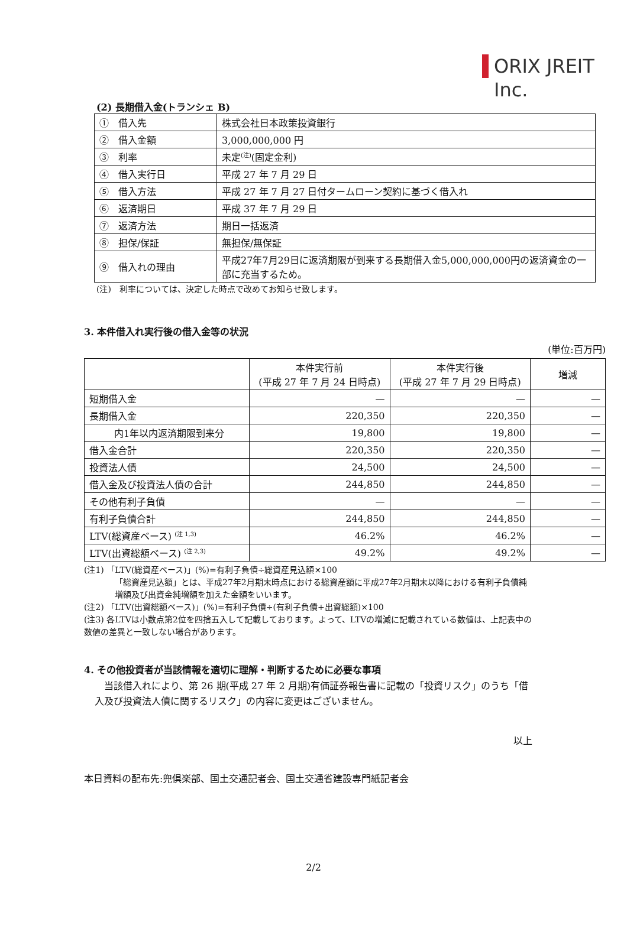ORIX JREIT Inc.
(2) 長期借入金(トランシェ B)
| ① 借入先 | 株式会社日本政策投資銀行 |
| ② 借入金額 | 3,000,000,000 円 |
| ③ 利率 | 未定<sup>(注)</sup>(固定金利) |
| ④ 借入実行日 | 平成 27 年 7 月 29 日 |
| ⑤ 借入方法 | 平成 27 年 7 月 27 日付タームローン契約に基づく借入れ |
| ⑥ 返済期日 | 平成 37 年 7 月 29 日 |
| ⑦ 返済方法 | 期日一括返済 |
| ⑧ 担保/保証 | 無担保/無保証 |
| ⑨ 借入れの理由 | 平成27年7月29日に返済期限が到来する長期借入金5,000,000,000円の返済資金の一部に充当するため。 |
(注)　利率については、決定した時点で改めてお知らせ致します。
3. 本件借入れ実行後の借入金等の状況
(単位:百万円)
| | 本件実行前 (平成 27 年 7 月 24 日時点) | 本件実行後 (平成 27 年 7 月 29 日時点) | 増減 |
| --- | --- | --- | --- |
| 短期借入金 | — | — | — |
| 長期借入金 | 220,350 | 220,350 | — |
| 内1年以内返済期限到来分 | 19,800 | 19,800 | — |
| 借入金合計 | 220,350 | 220,350 | — |
| 投資法人債 | 24,500 | 24,500 | — |
| 借入金及び投資法人債の合計 | 244,850 | 244,850 | — |
| その他有利子負債 | — | — | — |
| 有利子負債合計 | 244,850 | 244,850 | — |
| LTV(総資産ベース) <sup>(注 1,3)</sup> | 46.2% | 46.2% | — |
| LTV(出資総額ベース) <sup>(注 2,3)</sup> | 49.2% | 49.2% | — |
(注1) 「LTV(総資産ベース)」(%)=有利子負債÷総資産見込額×100
「総資産見込額」とは、平成27年2月期末時点における総資産額に平成27年2月期末以降における有利子負債純増額及び出資金純増額を加えた金額をいいます。
(注2) 「LTV(出資総額ベース)」(%)=有利子負債÷(有利子負債+出資総額)×100
(注3) 各LTVは小数点第2位を四捨五入して記載しております。よって、LTVの増減に記載されている数値は、上記表中の数値の差異と一致しない場合があります。
4. その他投資者が当該情報を適切に理解・判断するために必要な事項
当該借入れにより、第 26 期(平成 27 年 2 月期)有価証券報告書に記載の「投資リスク」のうち「借入及び投資法人債に関するリスク」の内容に変更はございません。
以上
本日資料の配布先:兜倶楽部、国土交通記者会、国土交通省建設専門紙記者会
2/2